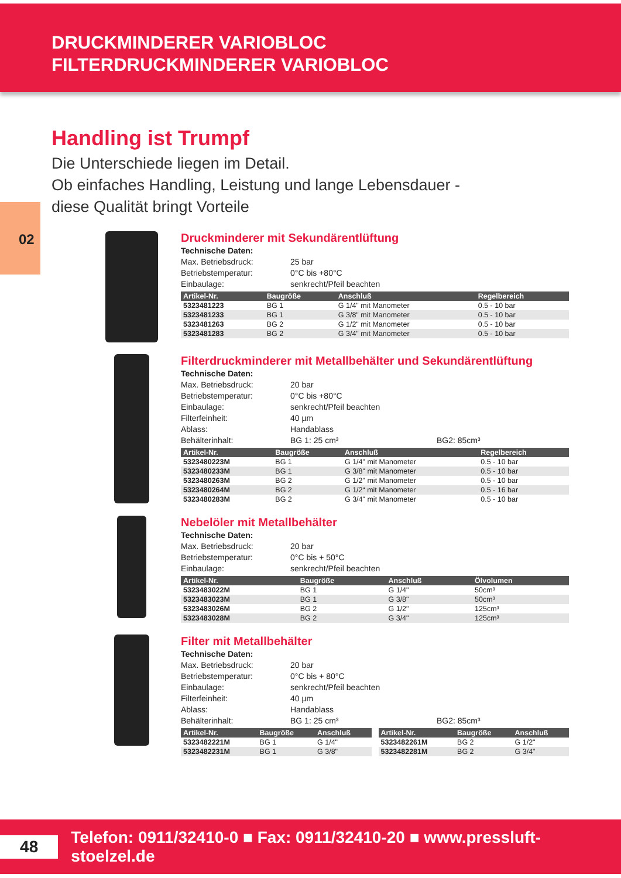DRUCKMINDERER VARIOBLOC
FILTERDRUCKMINDERER VARIOBLOC
Handling ist Trumpf
Die Unterschiede liegen im Detail.
Ob einfaches Handling, Leistung und lange Lebensdauer -
diese Qualität bringt Vorteile
02
Druckminderer mit Sekundärentlüftung
Technische Daten:
Max. Betriebsdruck: 25 bar Betriebstemperatur: 0°C bis +80°C Einbaulage: senkrecht/Pfeil beachten
| Artikel-Nr. | Baugröße | Anschluß | Regelbereich |
| --- | --- | --- | --- |
| 5323481223 | BG 1 | G 1/4" mit Manometer | 0.5 - 10 bar |
| 5323481233 | BG 1 | G 3/8" mit Manometer | 0.5 - 10 bar |
| 5323481263 | BG 2 | G 1/2" mit Manometer | 0.5 - 10 bar |
| 5323481283 | BG 2 | G 3/4" mit Manometer | 0.5 - 10 bar |
Filterdruckminderer mit Metallbehälter und Sekundärentlüftung
Technische Daten:
Max. Betriebsdruck: 20 bar Betriebstemperatur: 0°C bis +80°C Einbaulage: senkrecht/Pfeil beachten Filterfeinheit: 40 µm Ablass: Handablass Behälterinhalt: BG 1: 25 cm³ BG2: 85cm³
| Artikel-Nr. | Baugröße | Anschluß | Regelbereich |
| --- | --- | --- | --- |
| 5323480223M | BG 1 | G 1/4" mit Manometer | 0.5 - 10 bar |
| 5323480233M | BG 1 | G 3/8" mit Manometer | 0.5 - 10 bar |
| 5323480263M | BG 2 | G 1/2" mit Manometer | 0.5 - 10 bar |
| 5323480264M | BG 2 | G 1/2“ mit Manometer | 0.5 - 16 bar |
| 5323480283M | BG 2 | G 3/4" mit Manometer | 0.5 - 10 bar |
Nebelöler mit Metallbehälter
Technische Daten:
Max. Betriebsdruck: 20 bar Betriebstemperatur: 0°C bis + 50°C Einbaulage: senkrecht/Pfeil beachten
| Artikel-Nr. | Baugröße | Anschluß | Ölvolumen |
| --- | --- | --- | --- |
| 5323483022M | BG 1 | G 1/4" | 50cm³ |
| 5323483023M | BG 1 | G 3/8" | 50cm³ |
| 5323483026M | BG 2 | G 1/2" | 125cm³ |
| 5323483028M | BG 2 | G 3/4" | 125cm³ |
Filter mit Metallbehälter
Technische Daten:
Max. Betriebsdruck: 20 bar Betriebstemperatur: 0°C bis + 80°C Einbaulage: senkrecht/Pfeil beachten Filterfeinheit: 40 µm Ablass: Handablass Behälterinhalt: BG 1: 25 cm³ BG2: 85cm³
| Artikel-Nr. | Baugröße | Anschluß |
| --- | --- | --- |
| 5323482221M | BG 1 | G 1/4" |
| 5323482231M | BG 1 | G 3/8" |
| Artikel-Nr. | Baugröße | Anschluß |
| --- | --- | --- |
| 5323482261M | BG 2 | G 1/2" |
| 5323482281M | BG 2 | G 3/4" |
48
Telefon: 0911/32410-0 ■ Fax: 0911/32410-20 ■ www.pressluft-stoelzel.de